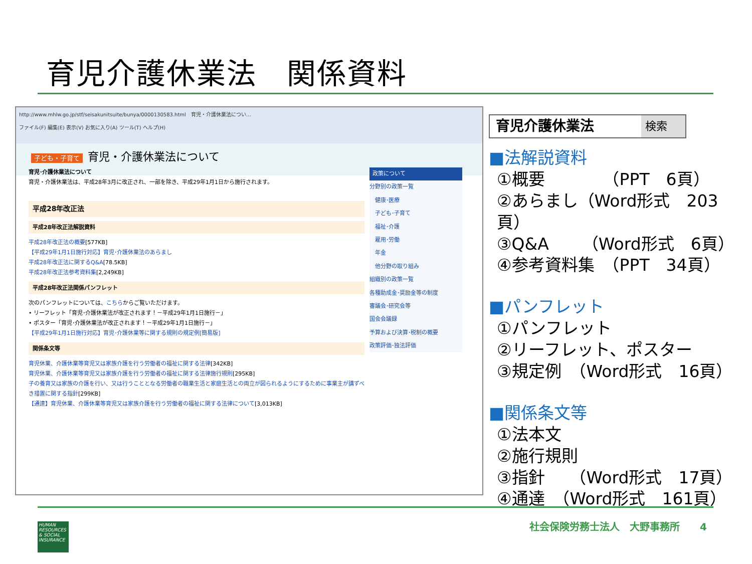育児介護休業法　関係資料
http://www.mhlw.go.jp/stf/seisakunitsuite/bunya/0000130583.html　育児・介護休業法につい…
ファイル(F) 編集(E) 表示(V) お気に入り(A) ツール(T) ヘルプ(H)
子ども・子育て 育児・介護休業法について
育児･介護休業法について
育児・介護休業法は、平成28年3月に改正され、一部を除き、平成29年1月1日から施行されます。
平成28年改正法
平成28年改正法解説資料
平成28年改正法の概要[577KB]
【平成29年1月1日施行対応】育児･介護休業法のあらまし
平成28年改正法に関するQ&A[78.5KB]
平成28年改正法参考資料集[2,249KB]
平成28年改正法関係パンフレット
次のパンフレットについては、こちらからご覧いただけます。
• リーフレット「育児･介護休業法が改正されます！－平成29年1月1日施行－」
• ポスター「育児･介護休業法が改正されます！－平成29年1月1日施行－」
【平成29年1月1日施行対応】育児･介護休業等に関する規則の規定例[簡易版]
関係条文等
育児休業、介護休業等育児又は家族介護を行う労働者の福祉に関する法律[342KB]
育児休業、介護休業等育児又は家族介護を行う労働者の福祉に関する法律施行規則[295KB]
子の養育又は家族の介護を行い、又は行うこととなる労働者の職業生活と家庭生活との両立が図られるようにするために事業主が講ずべき措置に関する指針[299KB]
【通達】育児休業、介護休業等育児又は家族介護を行う労働者の福祉に関する法律について[3,013KB]
政策について
分野別の政策一覧
　健康･医療
　子ども･子育て
　福祉･介護
　雇用･労働
　年金
　他分野の取り組み
組織別の政策一覧
各種助成金･奨励金等の制度
審議会･研究会等
国会会議録
予算および決算･税制の概要
政策評価･独法評価
育児介護休業法
検索
■法解説資料
①概要　　　　（PPT　6頁）
②あらまし（Word形式　203頁）
③Q&A　　（Word形式　6頁）
④参考資料集　（PPT　34頁）
■パンフレット
①パンフレット
②リーフレット、ポスター
③規定例　（Word形式　16頁）
■関係条文等
①法本文
②施行規則
③指針　　（Word形式　17頁）
④通達　（Word形式　161頁）
HUMAN RESOURCES & SOCIAL INSURANCE
社会保険労務士法人　大野事務所　　4